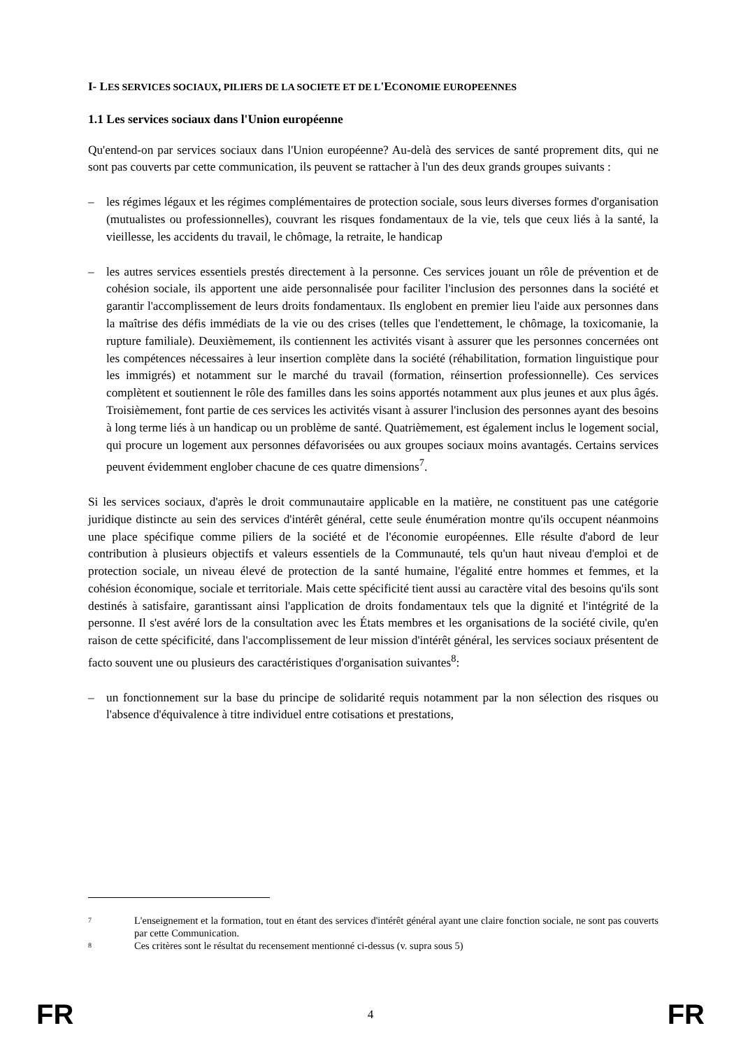I- LES SERVICES SOCIAUX, PILIERS DE LA SOCIETE ET DE L'ECONOMIE EUROPEENNES
1.1 Les services sociaux dans l'Union européenne
Qu'entend-on par services sociaux dans l'Union européenne? Au-delà des services de santé proprement dits, qui ne sont pas couverts par cette communication, ils peuvent se rattacher à l'un des deux grands groupes suivants :
– les régimes légaux et les régimes complémentaires de protection sociale, sous leurs diverses formes d'organisation (mutualistes ou professionnelles), couvrant les risques fondamentaux de la vie, tels que ceux liés à la santé, la vieillesse, les accidents du travail, le chômage, la retraite, le handicap
– les autres services essentiels prestés directement à la personne. Ces services jouant un rôle de prévention et de cohésion sociale, ils apportent une aide personnalisée pour faciliter l'inclusion des personnes dans la société et garantir l'accomplissement de leurs droits fondamentaux. Ils englobent en premier lieu l'aide aux personnes dans la maîtrise des défis immédiats de la vie ou des crises (telles que l'endettement, le chômage, la toxicomanie, la rupture familiale). Deuxièmement, ils contiennent les activités visant à assurer que les personnes concernées ont les compétences nécessaires à leur insertion complète dans la société (réhabilitation, formation linguistique pour les immigrés) et notamment sur le marché du travail (formation, réinsertion professionnelle). Ces services complètent et soutiennent le rôle des familles dans les soins apportés notamment aux plus jeunes et aux plus âgés. Troisièmement, font partie de ces services les activités visant à assurer l'inclusion des personnes ayant des besoins à long terme liés à un handicap ou un problème de santé. Quatrièmement, est également inclus le logement social, qui procure un logement aux personnes défavorisées ou aux groupes sociaux moins avantagés. Certains services peuvent évidemment englober chacune de ces quatre dimensions<sup>7</sup>.
Si les services sociaux, d'après le droit communautaire applicable en la matière, ne constituent pas une catégorie juridique distincte au sein des services d'intérêt général, cette seule énumération montre qu'ils occupent néanmoins une place spécifique comme piliers de la société et de l'économie européennes. Elle résulte d'abord de leur contribution à plusieurs objectifs et valeurs essentiels de la Communauté, tels qu'un haut niveau d'emploi et de protection sociale, un niveau élevé de protection de la santé humaine, l'égalité entre hommes et femmes, et la cohésion économique, sociale et territoriale. Mais cette spécificité tient aussi au caractère vital des besoins qu'ils sont destinés à satisfaire, garantissant ainsi l'application de droits fondamentaux tels que la dignité et l'intégrité de la personne. Il s'est avéré lors de la consultation avec les États membres et les organisations de la société civile, qu'en raison de cette spécificité, dans l'accomplissement de leur mission d'intérêt général, les services sociaux présentent de facto souvent une ou plusieurs des caractéristiques d'organisation suivantes<sup>8</sup>:
– un fonctionnement sur la base du principe de solidarité requis notamment par la non sélection des risques ou l'absence d'équivalence à titre individuel entre cotisations et prestations,
7 L'enseignement et la formation, tout en étant des services d'intérêt général ayant une claire fonction sociale, ne sont pas couverts par cette Communication.
8 Ces critères sont le résultat du recensement mentionné ci-dessus (v. supra sous 5)
FR 4 FR